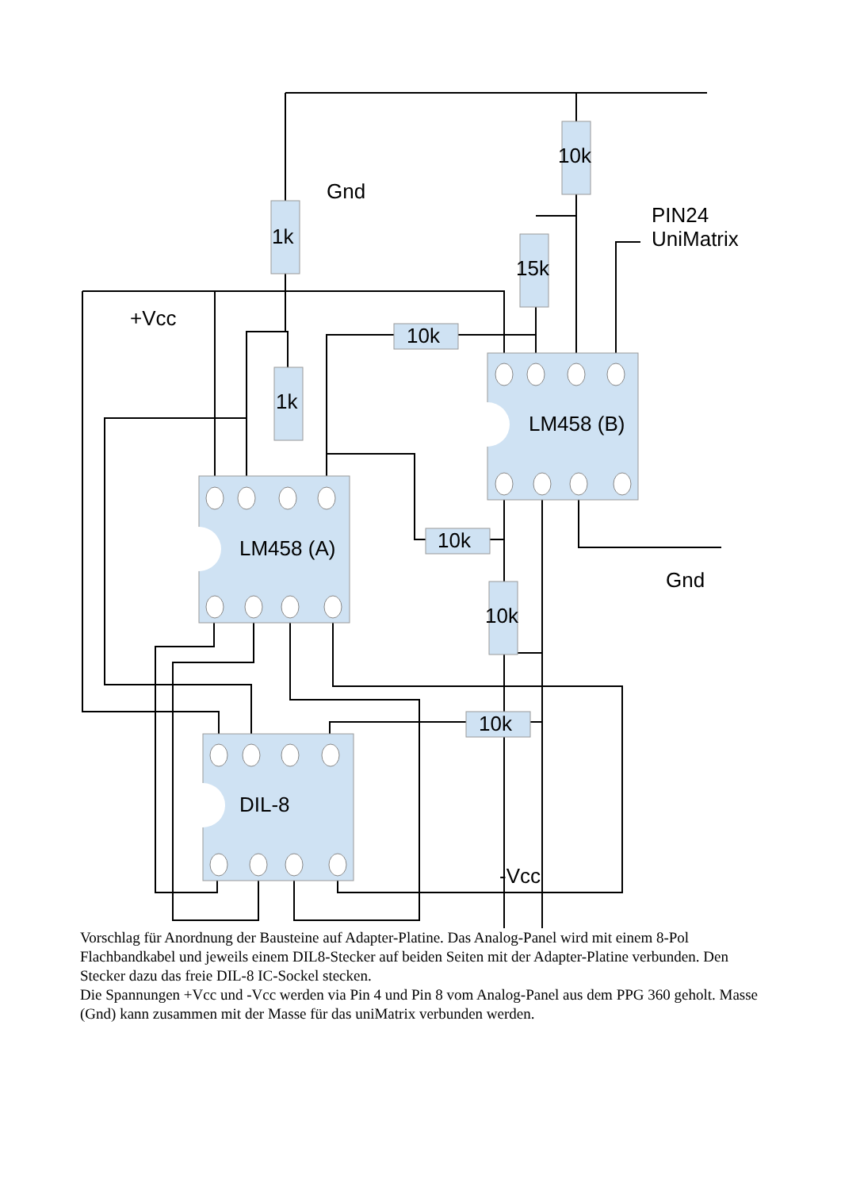Gnd
PIN24
UniMatrix
+Vcc
Gnd
-Vcc
1k
10k
15k
1k
10k
10k
10k
10k
LM458 (A)
LM458 (B)
DIL-8
Vorschlag für Anordnung der Bausteine auf Adapter-Platine. Das Analog-Panel wird mit einem 8-Pol Flachbandkabel und jeweils einem DIL8-Stecker auf beiden Seiten mit der Adapter-Platine verbunden. Den Stecker dazu das freie DIL-8 IC-Sockel stecken.
Die Spannungen +Vcc und -Vcc werden via Pin 4 und Pin 8 vom Analog-Panel aus dem PPG 360 geholt. Masse (Gnd) kann zusammen mit der Masse für das uniMatrix verbunden werden.